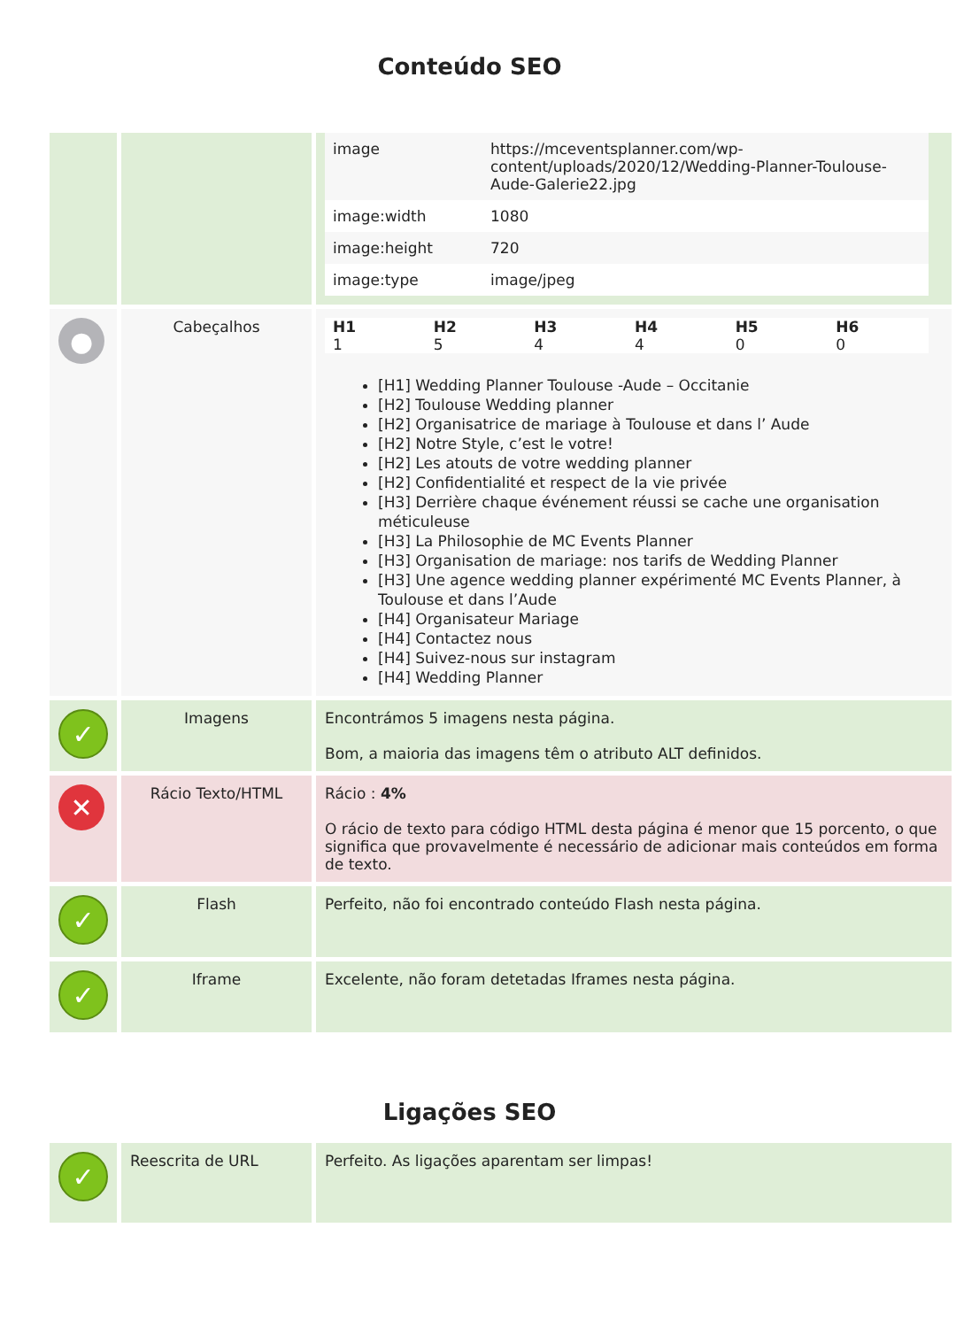Conteúdo SEO
| | | / image / https://mceventsplanner.com/wp-content/uploads/2020/12/Wedding-Planner-Toulouse-Aude-Galerie22.jpg / / image:width / 1080 / / image:height / 720 / / image:type / image/jpeg / |
| ● | Cabeçalhos | / H1 / H2 / H3 / H4 / H5 / H6 / / --- / --- / --- / --- / --- / --- / / 1 / 5 / 4 / 4 / 0 / 0 / [H1] Wedding Planner Toulouse -Aude – Occitanie [H2] Toulouse Wedding planner [H2] Organisatrice de mariage à Toulouse et dans l’ Aude [H2] Notre Style, c’est le votre! [H2] Les atouts de votre wedding planner [H2] Confidentialité et respect de la vie privée [H3] Derrière chaque événement réussi se cache une organisation méticuleuse [H3] La Philosophie de MC Events Planner [H3] Organisation de mariage: nos tarifs de Wedding Planner [H3] Une agence wedding planner expérimenté MC Events Planner, à Toulouse et dans l’Aude [H4] Organisateur Mariage [H4] Contactez nous [H4] Suivez-nous sur instagram [H4] Wedding Planner |
| ✓ | Imagens | Encontrámos 5 imagens nesta página. Bom, a maioria das imagens têm o atributo ALT definidos. |
| ✕ | Rácio Texto/HTML | Rácio : 4% O rácio de texto para código HTML desta página é menor que 15 porcento, o que significa que provavelmente é necessário de adicionar mais conteúdos em forma de texto. |
| ✓ | Flash | Perfeito, não foi encontrado conteúdo Flash nesta página. |
| ✓ | Iframe | Excelente, não foram detetadas Iframes nesta página. |
Ligações SEO
| ✓ | Reescrita de URL | Perfeito. As ligações aparentam ser limpas! |